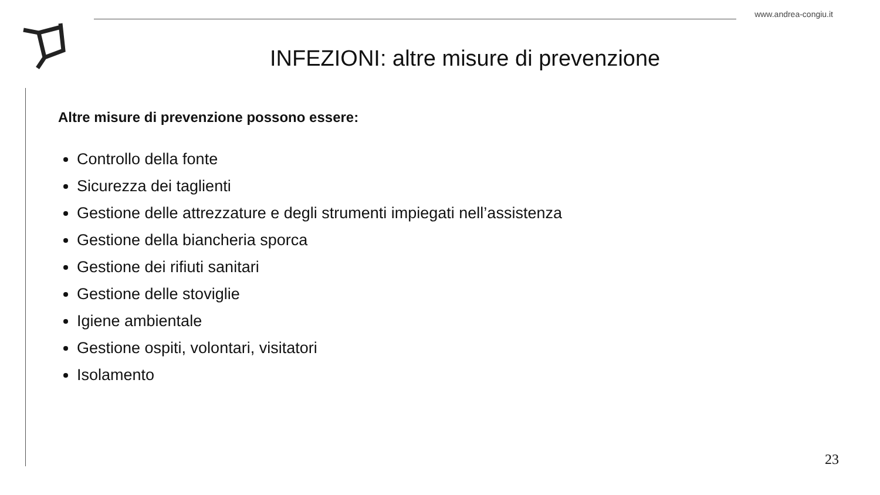www.andrea-congiu.it
INFEZIONI: altre misure di prevenzione
Altre misure di prevenzione possono essere:
Controllo della fonte
Sicurezza dei taglienti
Gestione delle attrezzature e degli strumenti impiegati nell’assistenza
Gestione della biancheria sporca
Gestione dei rifiuti sanitari
Gestione delle stoviglie
Igiene ambientale
Gestione ospiti, volontari, visitatori
Isolamento
23